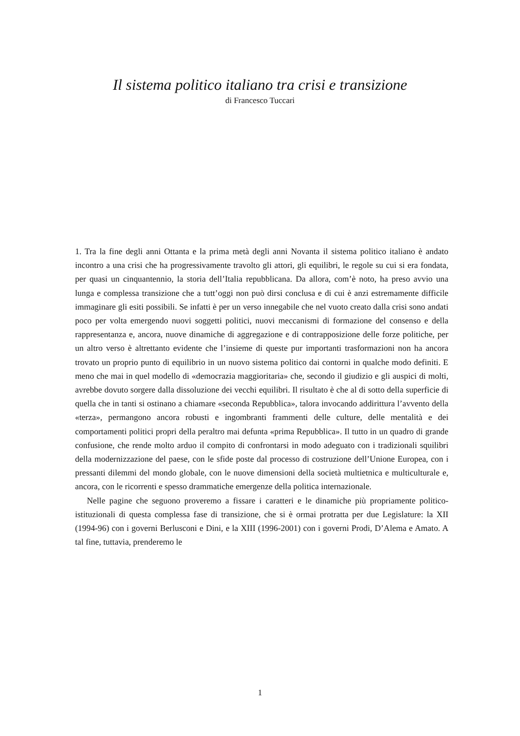Il sistema politico italiano tra crisi e transizione
di Francesco Tuccari
1. Tra la fine degli anni Ottanta e la prima metà degli anni Novanta il sistema politico italiano è andato incontro a una crisi che ha progressivamente travolto gli attori, gli equilibri, le regole su cui si era fondata, per quasi un cinquantennio, la storia dell’Italia repubblicana. Da allora, com’è noto, ha preso avvio una lunga e complessa transizione che a tutt’oggi non può dirsi conclusa e di cui è anzi estremamente difficile immaginare gli esiti possibili. Se infatti è per un verso innegabile che nel vuoto creato dalla crisi sono andati poco per volta emergendo nuovi soggetti politici, nuovi meccanismi di formazione del consenso e della rappresentanza e, ancora, nuove dinamiche di aggregazione e di contrapposizione delle forze politiche, per un altro verso è altrettanto evidente che l’insieme di queste pur importanti trasformazioni non ha ancora trovato un proprio punto di equilibrio in un nuovo sistema politico dai contorni in qualche modo definiti. E meno che mai in quel modello di «democrazia maggioritaria» che, secondo il giudizio e gli auspici di molti, avrebbe dovuto sorgere dalla dissoluzione dei vecchi equilibri. Il risultato è che al di sotto della superficie di quella che in tanti si ostinano a chiamare «seconda Repubblica», talora invocando addirittura l’avvento della «terza», permangono ancora robusti e ingombranti frammenti delle culture, delle mentalità e dei comportamenti politici propri della peraltro mai defunta «prima Repubblica». Il tutto in un quadro di grande confusione, che rende molto arduo il compito di confrontarsi in modo adeguato con i tradizionali squilibri della modernizzazione del paese, con le sfide poste dal processo di costruzione dell’Unione Europea, con i pressanti dilemmi del mondo globale, con le nuove dimensioni della società multietnica e multiculturale e, ancora, con le ricorrenti e spesso drammatiche emergenze della politica internazionale.
Nelle pagine che seguono proveremo a fissare i caratteri e le dinamiche più propriamente politico-istituzionali di questa complessa fase di transizione, che si è ormai protratta per due Legislature: la XII (1994-96) con i governi Berlusconi e Dini, e la XIII (1996-2001) con i governi Prodi, D’Alema e Amato. A tal fine, tuttavia, prenderemo le
1